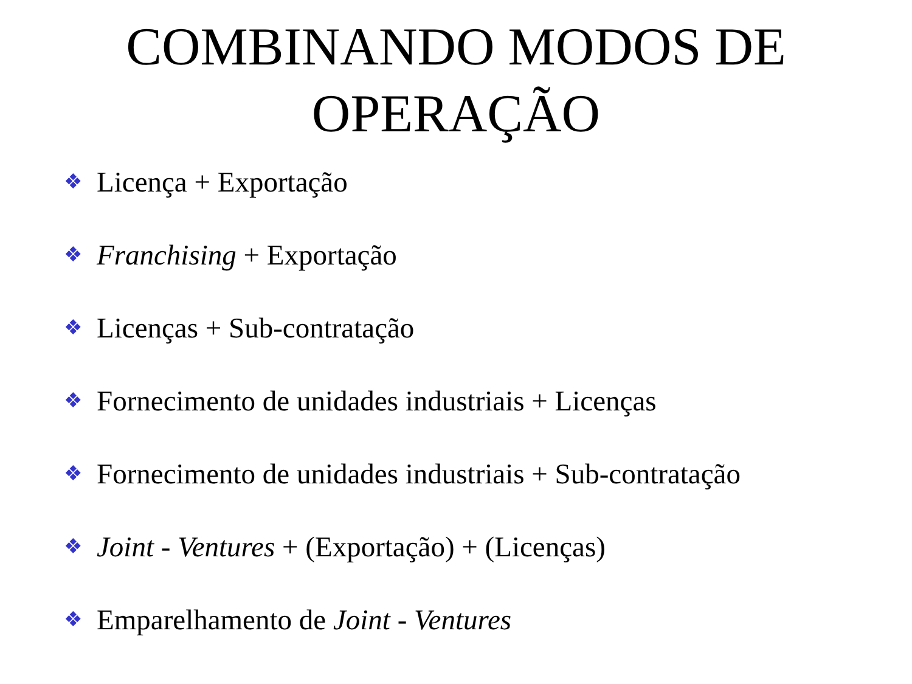COMBINANDO MODOS DE
OPERAÇÃO
❖ Licença + Exportação
❖ Franchising + Exportação
❖ Licenças + Sub-contratação
❖ Fornecimento de unidades industriais + Licenças
❖ Fornecimento de unidades industriais + Sub-contratação
❖ Joint - Ventures + (Exportação) + (Licenças)
❖ Emparelhamento de Joint - Ventures